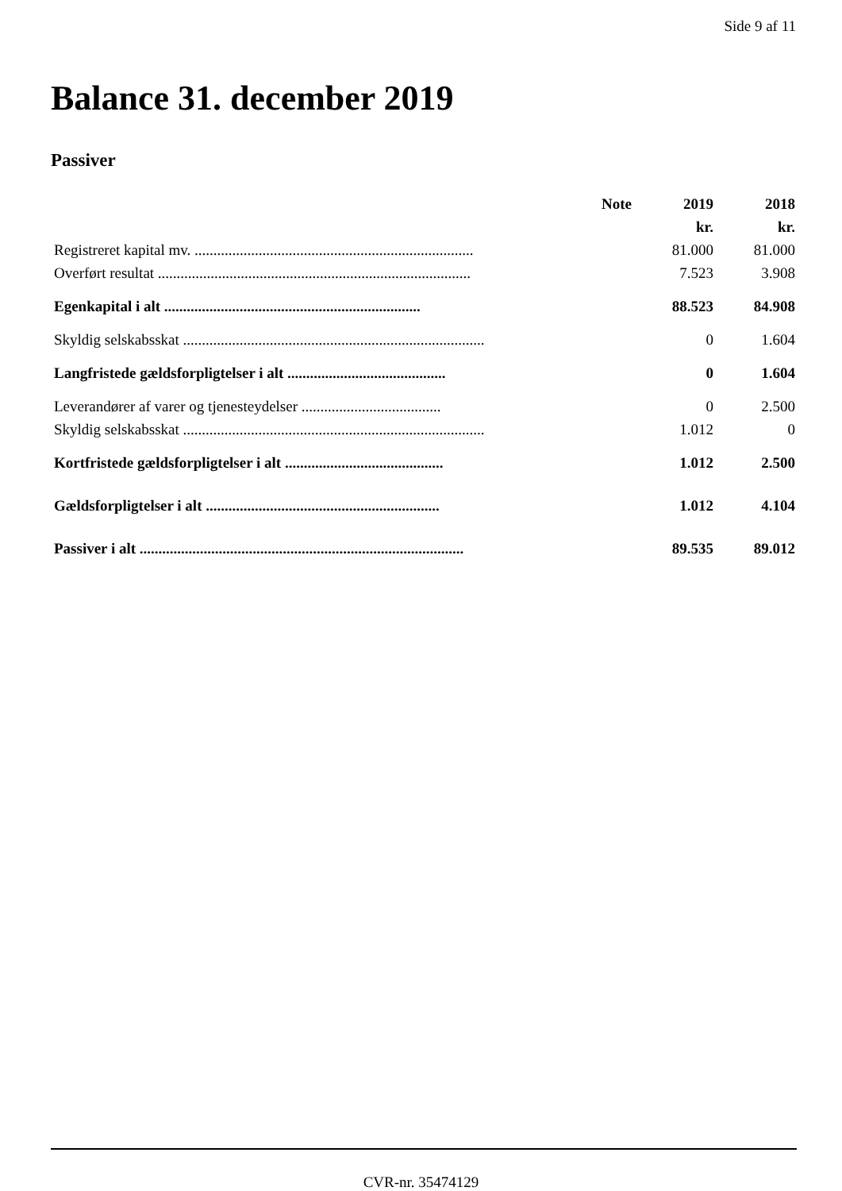Side 9 af 11
Balance 31. december 2019
Passiver
| | Note | 2019 | 2018 |
| --- | --- | --- | --- |
| | | kr. | kr. |
| Registreret kapital mv. .......................................................................... | | 81.000 | 81.000 |
| Overført resultat ................................................................................... | | 7.523 | 3.908 |
| Egenkapital i alt .................................................................... | | 88.523 | 84.908 |
| Skyldig selskabsskat ................................................................................ | | 0 | 1.604 |
| Langfristede gældsforpligtelser i alt .......................................... | | 0 | 1.604 |
| Leverandører af varer og tjenesteydelser ..................................... | | 0 | 2.500 |
| Skyldig selskabsskat ................................................................................ | | 1.012 | 0 |
| Kortfristede gældsforpligtelser i alt .......................................... | | 1.012 | 2.500 |
| Gældsforpligtelser i alt .............................................................. | | 1.012 | 4.104 |
| Passiver i alt ...................................................................................... | | 89.535 | 89.012 |
CVR-nr. 35474129